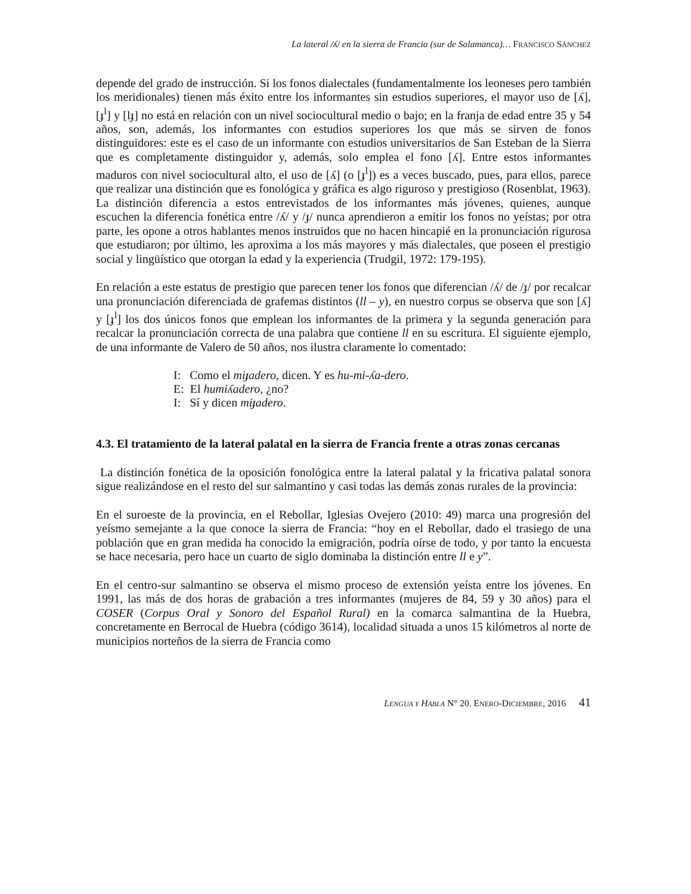La lateral /ʎ/ en la sierra de Francia (sur de Salamanca)… FRANCISCO SÁNCHEZ
depende del grado de instrucción. Si los fonos dialectales (fundamentalmente los leoneses pero también los meridionales) tienen más éxito entre los informantes sin estudios superiores, el mayor uso de [ʎ], [ɟ<sup>l</sup>] y [lɟ] no está en relación con un nivel sociocultural medio o bajo; en la franja de edad entre 35 y 54 años, son, además, los informantes con estudios superiores los que más se sirven de fonos distinguidores: este es el caso de un informante con estudios universitarios de San Esteban de la Sierra que es completamente distinguidor y, además, solo emplea el fono [ʎ]. Entre estos informantes maduros con nivel sociocultural alto, el uso de [ʎ] (o [ɟ<sup>l</sup>]) es a veces buscado, pues, para ellos, parece que realizar una distinción que es fonológica y gráfica es algo riguroso y prestigioso (Rosenblat, 1963). La distinción diferencia a estos entrevistados de los informantes más jóvenes, quienes, aunque escuchen la diferencia fonética entre /ʎ/ y /ɟ/ nunca aprendieron a emitir los fonos no yeístas; por otra parte, les opone a otros hablantes menos instruidos que no hacen hincapié en la pronunciación rigurosa que estudiaron; por último, les aproxima a los más mayores y más dialectales, que poseen el prestigio social y lingüístico que otorgan la edad y la experiencia (Trudgil, 1972: 179-195).
En relación a este estatus de prestigio que parecen tener los fonos que diferencian /ʎ/ de /ɟ/ por recalcar una pronunciación diferenciada de grafemas distintos (ll – y), en nuestro corpus se observa que son [ʎ] y [ɟ<sup>l</sup>] los dos únicos fonos que emplean los informantes de la primera y la segunda generación para recalcar la pronunciación correcta de una palabra que contiene ll en su escritura. El siguiente ejemplo, de una informante de Valero de 50 años, nos ilustra claramente lo comentado:
I: Como el miɟadero, dicen. Y es hu-mi-ʎa-dero.
E: El humiʎadero, ¿no?
I: Sí y dicen miɟadero.
4.3. El tratamiento de la lateral palatal en la sierra de Francia frente a otras zonas cercanas
La distinción fonética de la oposición fonológica entre la lateral palatal y la fricativa palatal sonora sigue realizándose en el resto del sur salmantino y casi todas las demás zonas rurales de la provincia:
En el suroeste de la provincia, en el Rebollar, Iglesias Ovejero (2010: 49) marca una progresión del yeísmo semejante a la que conoce la sierra de Francia: “hoy en el Rebollar, dado el trasiego de una población que en gran medida ha conocido la emigración, podría oírse de todo, y por tanto la encuesta se hace necesaria, pero hace un cuarto de siglo dominaba la distinción entre ll e y”.
En el centro-sur salmantino se observa el mismo proceso de extensión yeísta entre los jóvenes. En 1991, las más de dos horas de grabación a tres informantes (mujeres de 84, 59 y 30 años) para el COSER (Corpus Oral y Sonoro del Español Rural) en la comarca salmantina de la Huebra, concretamente en Berrocal de Huebra (código 3614), localidad situada a unos 15 kilómetros al norte de municipios norteños de la sierra de Francia como
LENGUA Y HABLA N° 20. ENERO-DICIEMBRE, 2016 41